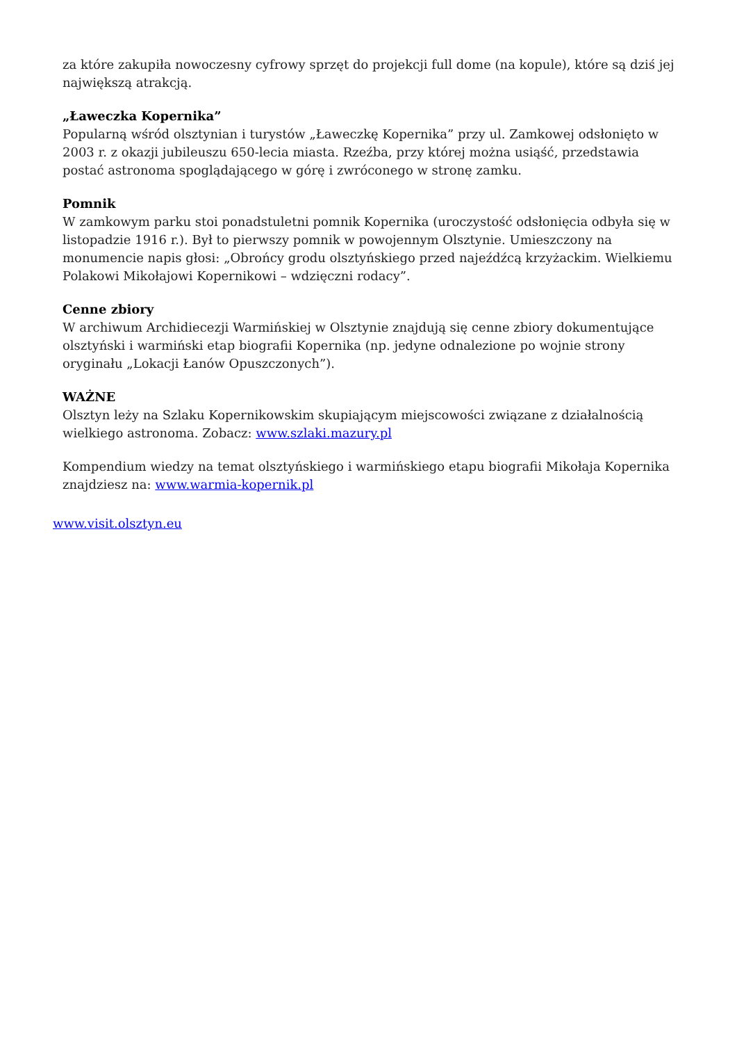za które zakupiła nowoczesny cyfrowy sprzęt do projekcji full dome (na kopule), które są dziś jej największą atrakcją.
„Ławeczka Kopernika”
Popularną wśród olsztynian i turystów „Ławeczkę Kopernika” przy ul. Zamkowej odsłonięto w 2003 r. z okazji jubileuszu 650-lecia miasta. Rzeźba, przy której można usiąść, przedstawia postać astronoma spoglądającego w górę i zwróconego w stronę zamku.
Pomnik
W zamkowym parku stoi ponadstuletni pomnik Kopernika (uroczystość odsłonięcia odbyła się w listopadzie 1916 r.). Był to pierwszy pomnik w powojennym Olsztynie. Umieszczony na monumencie napis głosi: „Obrońcy grodu olsztyńskiego przed najeźdźcą krzyżackim. Wielkiemu Polakowi Mikołajowi Kopernikowi – wdzięczni rodacy”.
Cenne zbiory
W archiwum Archidiecezji Warmińskiej w Olsztynie znajdują się cenne zbiory dokumentujące olsztyński i warmiński etap biografii Kopernika (np. jedyne odnalezione po wojnie strony oryginału „Lokacji Łanów Opuszczonych”).
WAŻNE
Olsztyn leży na Szlaku Kopernikowskim skupiającym miejscowości związane z działalnością wielkiego astronoma. Zobacz: www.szlaki.mazury.pl
Kompendium wiedzy na temat olsztyńskiego i warmińskiego etapu biografii Mikołaja Kopernika znajdziesz na: www.warmia-kopernik.pl
www.visit.olsztyn.eu